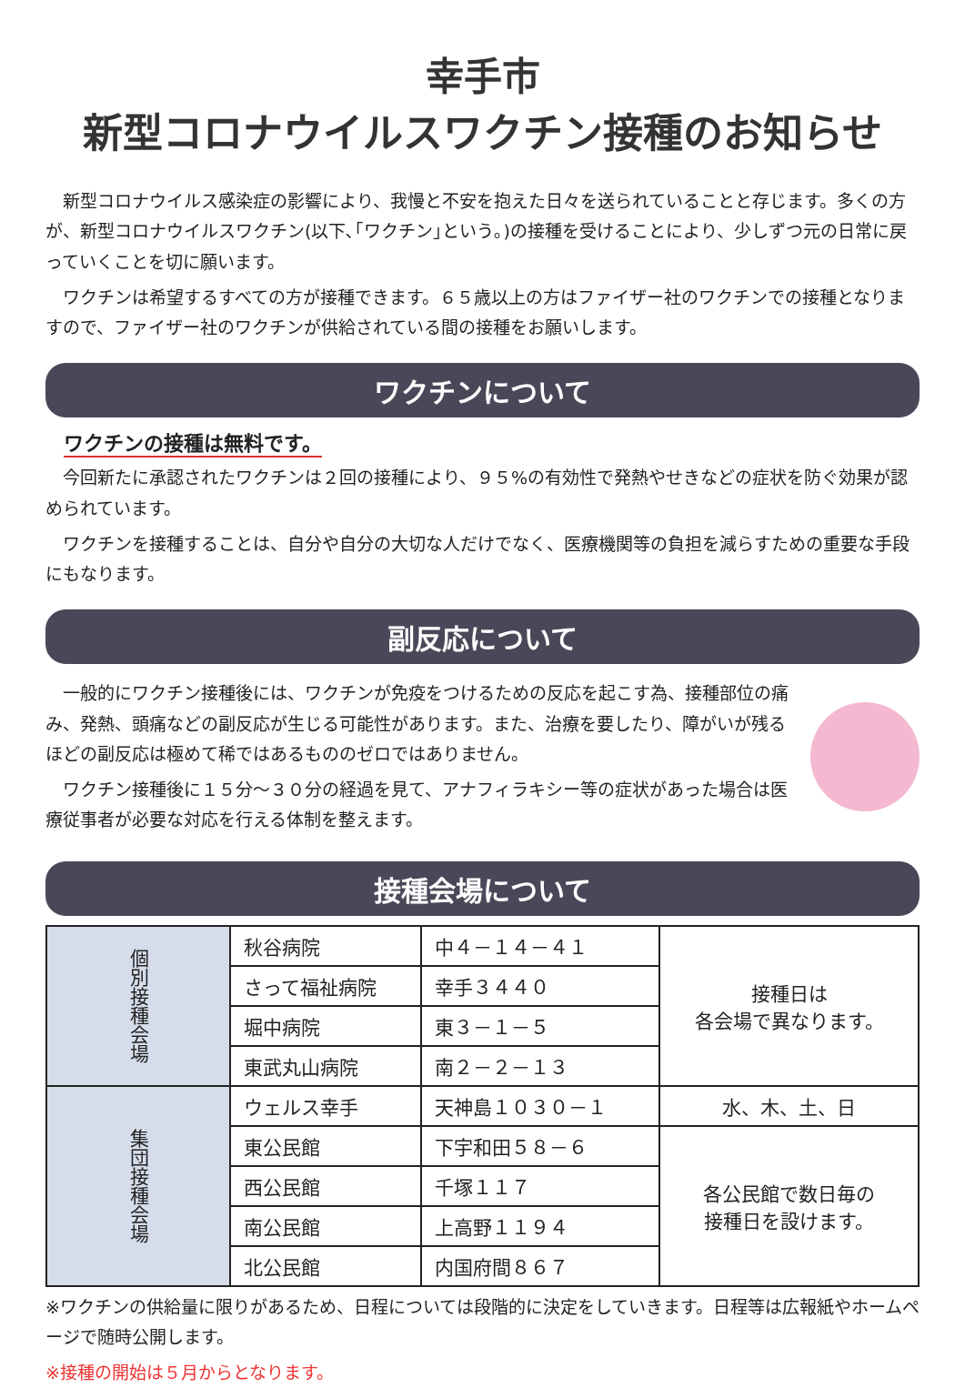幸手市
新型コロナウイルスワクチン接種のお知らせ
新型コロナウイルス感染症の影響により、我慢と不安を抱えた日々を送られていることと存じます。多くの方が、新型コロナウイルスワクチン(以下､｢ワクチン｣という｡)の接種を受けることにより、少しずつ元の日常に戻っていくことを切に願います。
ワクチンは希望するすべての方が接種できます。６５歳以上の方はファイザー社のワクチンでの接種となりますので、ファイザー社のワクチンが供給されている間の接種をお願いします。
ワクチンについて
ワクチンの接種は無料です。
今回新たに承認されたワクチンは２回の接種により、９５%の有効性で発熱やせきなどの症状を防ぐ効果が認められています。
ワクチンを接種することは、自分や自分の大切な人だけでなく、医療機関等の負担を減らすための重要な手段にもなります。
副反応について
一般的にワクチン接種後には、ワクチンが免疫をつけるための反応を起こす為、接種部位の痛み、発熱、頭痛などの副反応が生じる可能性があります。また、治療を要したり、障がいが残るほどの副反応は極めて稀ではあるもののゼロではありません。
ワクチン接種後に１５分～３０分の経過を見て、アナフィラキシー等の症状があった場合は医療従事者が必要な対応を行える体制を整えます。
接種会場について
| 個別接種会場 | 秋谷病院 | 中４－１４－４１ | 接種日は 各会場で異なります。 |
| | さって福祉病院 | 幸手３４４０ | |
| | 堀中病院 | 東３－１－５ | |
| | 東武丸山病院 | 南２－２－１３ | |
| 集団接種会場 | ウェルス幸手 | 天神島１０３０－１ | 水、木、土、日 |
| | 東公民館 | 下宇和田５８－６ | 各公民館で数日毎の 接種日を設けます。 |
| | 西公民館 | 千塚１１７ | |
| | 南公民館 | 上高野１１９４ | |
| | 北公民館 | 内国府間８６７ | |
※ワクチンの供給量に限りがあるため、日程については段階的に決定をしていきます。日程等は広報紙やホームページで随時公開します。
※接種の開始は５月からとなります。